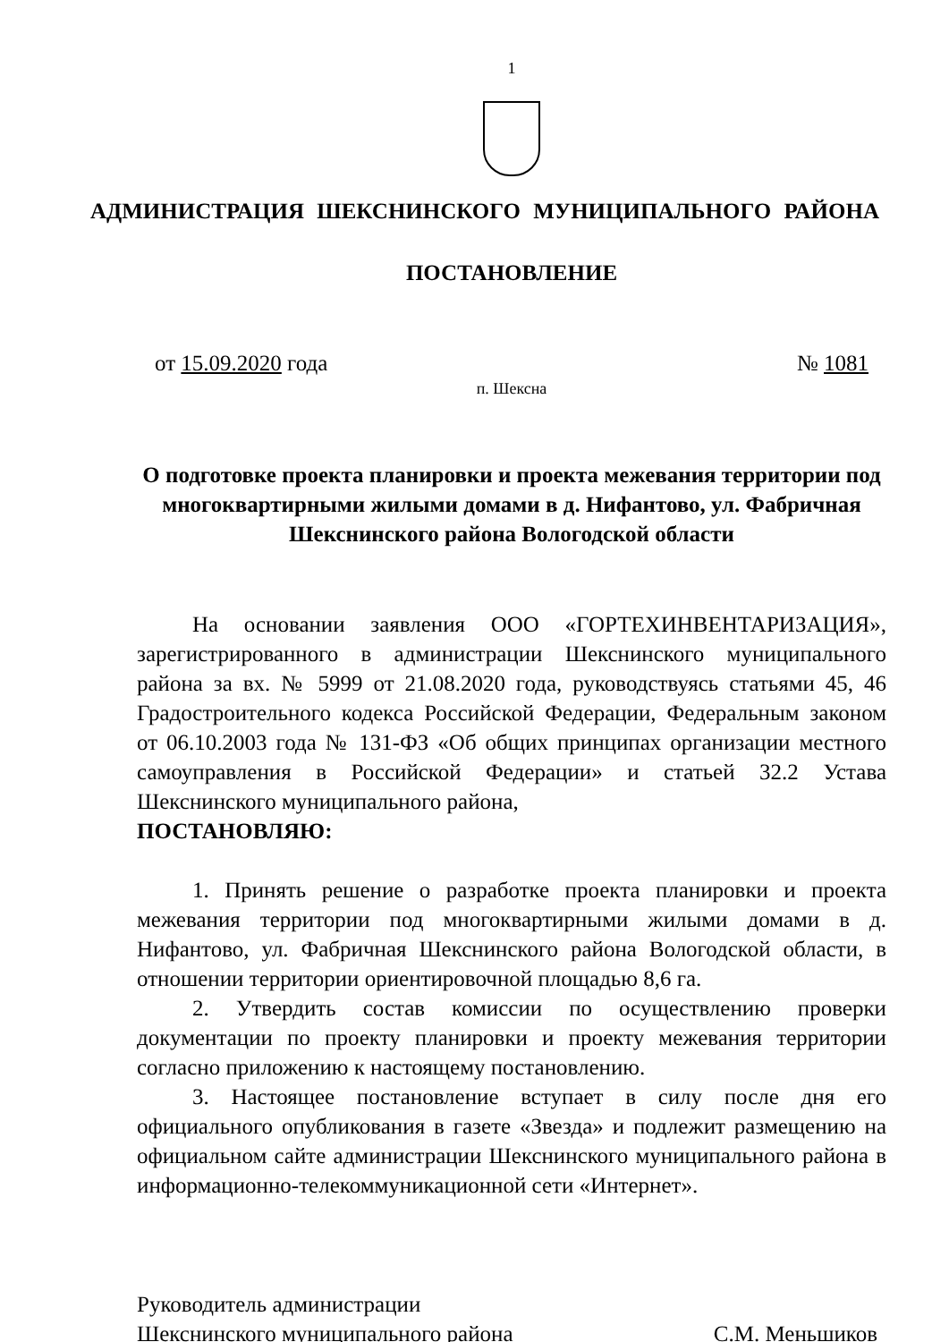1
АДМИНИСТРАЦИЯ ШЕКСНИНСКОГО МУНИЦИПАЛЬНОГО РАЙОНА
ПОСТАНОВЛЕНИЕ
от 15.09.2020 года № 1081
п. Шексна
О подготовке проекта планировки и проекта межевания территории под многоквартирными жилыми домами в д. Нифантово, ул. Фабричная Шекснинского района Вологодской области
На основании заявления ООО «ГОРТЕХИНВЕНТАРИЗАЦИЯ», зарегистрированного в администрации Шекснинского муниципального района за вх. № 5999 от 21.08.2020 года, руководствуясь статьями 45, 46 Градостроительного кодекса Российской Федерации, Федеральным законом от 06.10.2003 года № 131-ФЗ «Об общих принципах организации местного самоуправления в Российской Федерации» и статьей 32.2 Устава Шекснинского муниципального района,
ПОСТАНОВЛЯЮ:
1. Принять решение о разработке проекта планировки и проекта межевания территории под многоквартирными жилыми домами в д. Нифантово, ул. Фабричная Шекснинского района Вологодской области, в отношении территории ориентировочной площадью 8,6 га.
2. Утвердить состав комиссии по осуществлению проверки документации по проекту планировки и проекту межевания территории согласно приложению к настоящему постановлению.
3. Настоящее постановление вступает в силу после дня его официального опубликования в газете «Звезда» и подлежит размещению на официальном сайте администрации Шекснинского муниципального района в информационно-телекоммуникационной сети «Интернет».
Руководитель администрации
Шекснинского муниципального района
С.М. Меньшиков